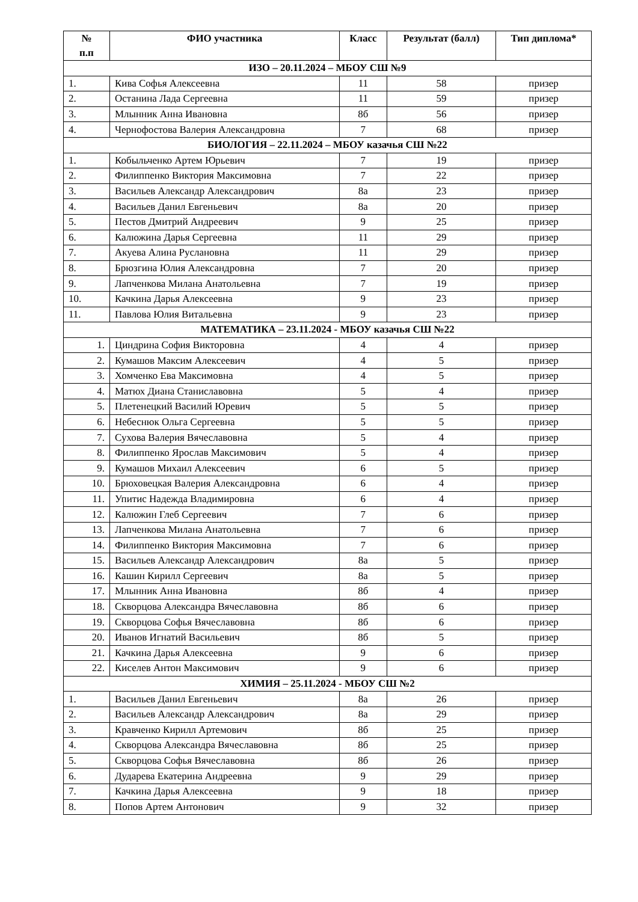| № п.п | ФИО участника | Класс | Результат (балл) | Тип диплома* |
| --- | --- | --- | --- | --- |
| ИЗО – 20.11.2024 – МБОУ СШ №9 | | | | |
| 1. | Кива Софья Алексеевна | 11 | 58 | призер |
| 2. | Останина Лада Сергеевна | 11 | 59 | призер |
| 3. | Млынник Анна Ивановна | 8б | 56 | призер |
| 4. | Чернофостова Валерия Александровна | 7 | 68 | призер |
| БИОЛОГИЯ – 22.11.2024 – МБОУ казачья СШ №22 | | | | |
| 1. | Кобыльченко Артем Юрьевич | 7 | 19 | призер |
| 2. | Филиппенко Виктория Максимовна | 7 | 22 | призер |
| 3. | Васильев Александр Александрович | 8а | 23 | призер |
| 4. | Васильев Данил Евгеньевич | 8а | 20 | призер |
| 5. | Пестов Дмитрий Андреевич | 9 | 25 | призер |
| 6. | Калюжина Дарья Сергеевна | 11 | 29 | призер |
| 7. | Акуева Алина Руслановна | 11 | 29 | призер |
| 8. | Брюзгина Юлия Александровна | 7 | 20 | призер |
| 9. | Лапченкова Милана Анатольевна | 7 | 19 | призер |
| 10. | Качкина Дарья Алексеевна | 9 | 23 | призер |
| 11. | Павлова Юлия Витальевна | 9 | 23 | призер |
| МАТЕМАТИКА – 23.11.2024 - МБОУ казачья СШ №22 | | | | |
| 1. | Циндрина София Викторовна | 4 | 4 | призер |
| 2. | Кумашов Максим Алексеевич | 4 | 5 | призер |
| 3. | Хомченко Ева Максимовна | 4 | 5 | призер |
| 4. | Матюх Диана Станиславовна | 5 | 4 | призер |
| 5. | Плетенецкий Василий Юревич | 5 | 5 | призер |
| 6. | Небеснюк Ольга Сергеевна | 5 | 5 | призер |
| 7. | Сухова Валерия Вячеславовна | 5 | 4 | призер |
| 8. | Филиппенко Ярослав Максимович | 5 | 4 | призер |
| 9. | Кумашов Михаил Алексеевич | 6 | 5 | призер |
| 10. | Брюховецкая Валерия Александровна | 6 | 4 | призер |
| 11. | Упитис Надежда Владимировна | 6 | 4 | призер |
| 12. | Калюжин Глеб Сергеевич | 7 | 6 | призер |
| 13. | Лапченкова Милана Анатольевна | 7 | 6 | призер |
| 14. | Филиппенко Виктория Максимовна | 7 | 6 | призер |
| 15. | Васильев Александр Александрович | 8а | 5 | призер |
| 16. | Кашин Кирилл Сергеевич | 8а | 5 | призер |
| 17. | Млынник Анна Ивановна | 8б | 4 | призер |
| 18. | Скворцова Александра Вячеславовна | 8б | 6 | призер |
| 19. | Скворцова Софья Вячеславовна | 8б | 6 | призер |
| 20. | Иванов Игнатий Васильевич | 8б | 5 | призер |
| 21. | Качкина Дарья Алексеевна | 9 | 6 | призер |
| 22. | Киселев Антон Максимович | 9 | 6 | призер |
| ХИМИЯ – 25.11.2024 - МБОУ СШ №2 | | | | |
| 1. | Васильев Данил Евгеньевич | 8а | 26 | призер |
| 2. | Васильев Александр Александрович | 8а | 29 | призер |
| 3. | Кравченко Кирилл Артемович | 8б | 25 | призер |
| 4. | Скворцова Александра Вячеславовна | 8б | 25 | призер |
| 5. | Скворцова Софья Вячеславовна | 8б | 26 | призер |
| 6. | Дударева Екатерина Андреевна | 9 | 29 | призер |
| 7. | Качкина Дарья Алексеевна | 9 | 18 | призер |
| 8. | Попов Артем Антонович | 9 | 32 | призер |